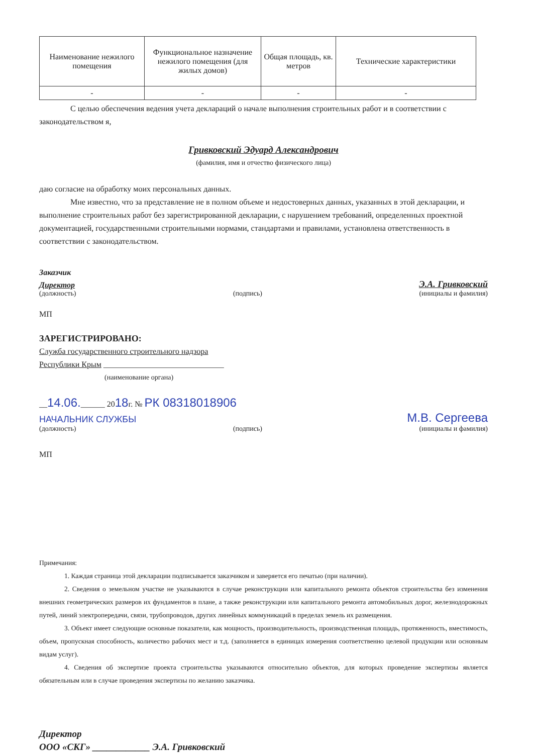| Наименование нежилого помещения | Функциональное назначение нежилого помещения (для жилых домов) | Общая площадь, кв. метров | Технические характеристики |
| --- | --- | --- | --- |
| - | - | - | - |
С целью обеспечения ведения учета деклараций о начале выполнения строительных работ и в соответствии с законодательством я,
Гривковский Эдуард Александрович
(фамилия, имя и отчество физического лица)
даю согласие на обработку моих персональных данных.
Мне известно, что за представление не в полном объеме и недостоверных данных, указанных в этой декларации, и выполнение строительных работ без зарегистрированной декларации, с нарушением требований, определенных проектной документацией, государственными строительными нормами, стандартами и правилами, установлена ответственность в соответствии с законодательством.
Заказчик
Директор Э.А. Гривковский
(должность) (подпись) (инициалы и фамилия)
МП
ЗАРЕГИСТРИРОВАНО:
Служба государственного строительного надзора
Республики Крым ______________________________
(наименование органа)
__14.06.______ 2018г. № РК 08318018906
НАЧАЛЬНИК СЛУЖБЫ М.В. Сергеева
(должность) (подпись) (инициалы и фамилия)
МП
Примечания:
1. Каждая страница этой декларации подписывается заказчиком и заверяется его печатью (при наличии).
2. Сведения о земельном участке не указываются в случае реконструкции или капитального ремонта объектов строительства без изменения внешних геометрических размеров их фундаментов в плане, а также реконструкции или капитального ремонта автомобильных дорог, железнодорожных путей, линий электропередачи, связи, трубопроводов, других линейных коммуникаций в пределах земель их размещения.
3. Объект имеет следующие основные показатели, как мощность, производительность, производственная площадь, протяженность, вместимость, объем, пропускная способность, количество рабочих мест и т.д. (заполняется в единицах измерения соответственно целевой продукции или основным видам услуг).
4. Сведения об экспертизе проекта строительства указываются относительно объектов, для которых проведение экспертизы является обязательным или в случае проведения экспертизы по желанию заказчика.
Директор
ООО «СКГ» ____________ Э.А. Гривковский